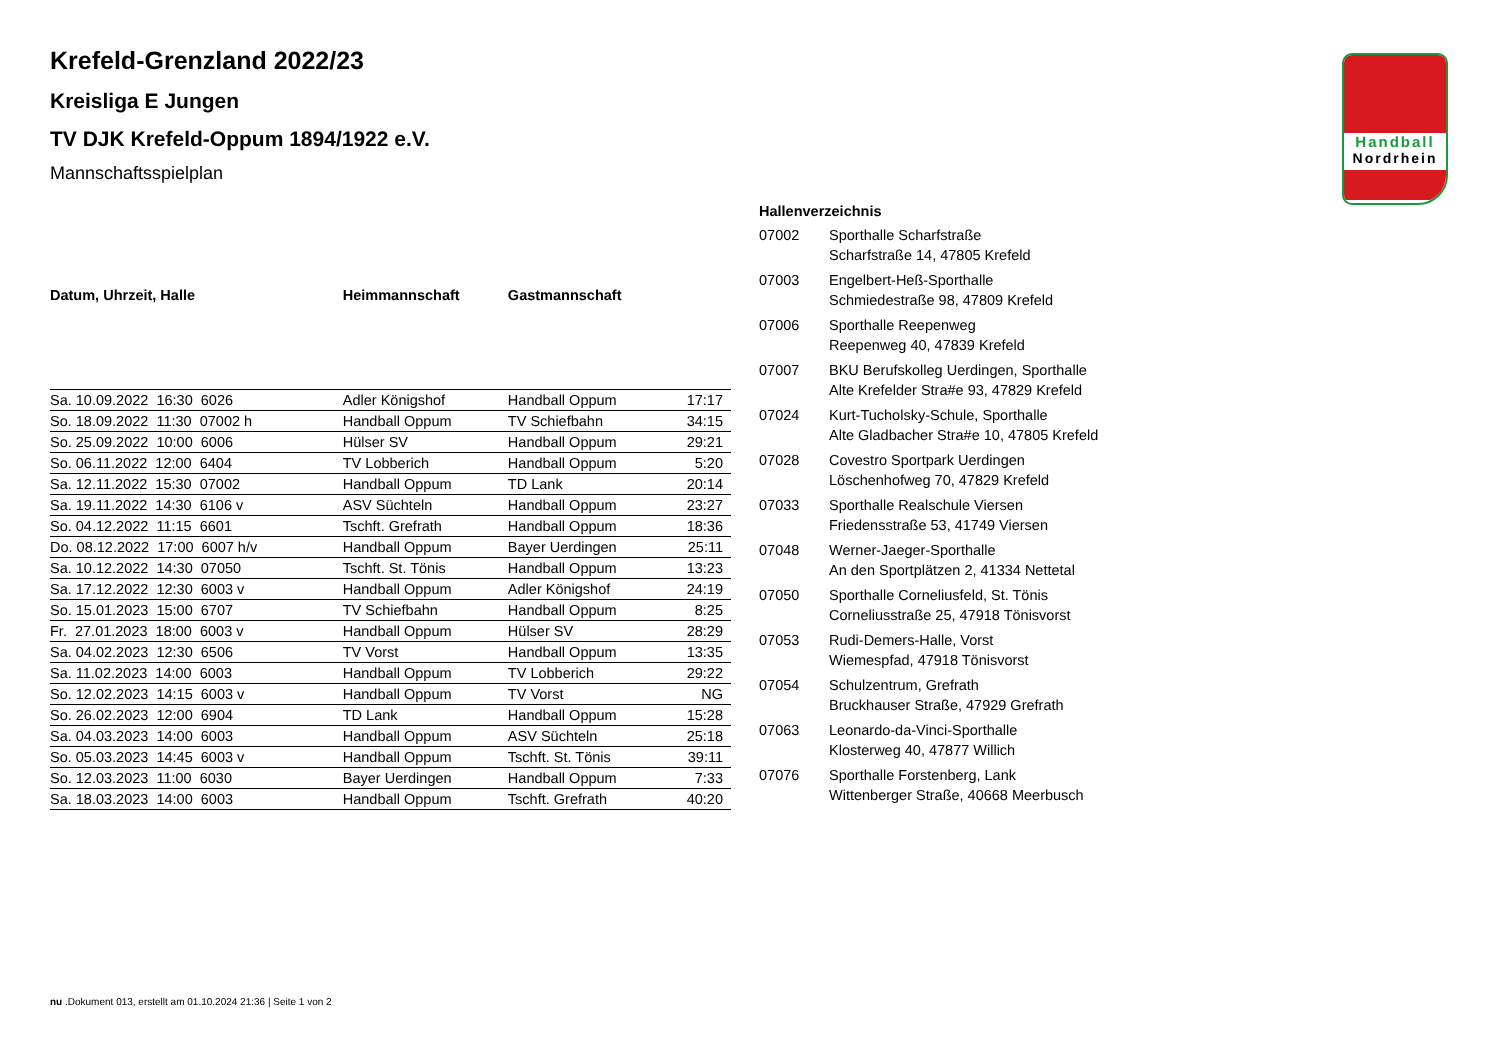Handball
Nordrhein
Krefeld-Grenzland 2022/23
Kreisliga E Jungen
TV DJK Krefeld-Oppum 1894/1922 e.V.
Mannschaftsspielplan
| Datum, Uhrzeit, Halle | Heimmannschaft | Gastmannschaft | |
| --- | --- | --- | --- |
| Sa. 10.09.2022 16:30 6026 | Adler Königshof | Handball Oppum | 17:17 |
| So. 18.09.2022 11:30 07002 h | Handball Oppum | TV Schiefbahn | 34:15 |
| So. 25.09.2022 10:00 6006 | Hülser SV | Handball Oppum | 29:21 |
| So. 06.11.2022 12:00 6404 | TV Lobberich | Handball Oppum | 5:20 |
| Sa. 12.11.2022 15:30 07002 | Handball Oppum | TD Lank | 20:14 |
| Sa. 19.11.2022 14:30 6106 v | ASV Süchteln | Handball Oppum | 23:27 |
| So. 04.12.2022 11:15 6601 | Tschft. Grefrath | Handball Oppum | 18:36 |
| Do. 08.12.2022 17:00 6007 h/v | Handball Oppum | Bayer Uerdingen | 25:11 |
| Sa. 10.12.2022 14:30 07050 | Tschft. St. Tönis | Handball Oppum | 13:23 |
| Sa. 17.12.2022 12:30 6003 v | Handball Oppum | Adler Königshof | 24:19 |
| So. 15.01.2023 15:00 6707 | TV Schiefbahn | Handball Oppum | 8:25 |
| Fr. 27.01.2023 18:00 6003 v | Handball Oppum | Hülser SV | 28:29 |
| Sa. 04.02.2023 12:30 6506 | TV Vorst | Handball Oppum | 13:35 |
| Sa. 11.02.2023 14:00 6003 | Handball Oppum | TV Lobberich | 29:22 |
| So. 12.02.2023 14:15 6003 v | Handball Oppum | TV Vorst | NG |
| So. 26.02.2023 12:00 6904 | TD Lank | Handball Oppum | 15:28 |
| Sa. 04.03.2023 14:00 6003 | Handball Oppum | ASV Süchteln | 25:18 |
| So. 05.03.2023 14:45 6003 v | Handball Oppum | Tschft. St. Tönis | 39:11 |
| So. 12.03.2023 11:00 6030 | Bayer Uerdingen | Handball Oppum | 7:33 |
| Sa. 18.03.2023 14:00 6003 | Handball Oppum | Tschft. Grefrath | 40:20 |
Hallenverzeichnis
| 07002 | Sporthalle Scharfstraße Scharfstraße 14, 47805 Krefeld |
| 07003 | Engelbert-Heß-Sporthalle Schmiedestraße 98, 47809 Krefeld |
| 07006 | Sporthalle Reepenweg Reepenweg 40, 47839 Krefeld |
| 07007 | BKU Berufskolleg Uerdingen, Sporthalle Alte Krefelder Stra#e 93, 47829 Krefeld |
| 07024 | Kurt-Tucholsky-Schule, Sporthalle Alte Gladbacher Stra#e 10, 47805 Krefeld |
| 07028 | Covestro Sportpark Uerdingen Löschenhofweg 70, 47829 Krefeld |
| 07033 | Sporthalle Realschule Viersen Friedensstraße 53, 41749 Viersen |
| 07048 | Werner-Jaeger-Sporthalle An den Sportplätzen 2, 41334 Nettetal |
| 07050 | Sporthalle Corneliusfeld, St. Tönis Corneliusstraße 25, 47918 Tönisvorst |
| 07053 | Rudi-Demers-Halle, Vorst Wiemespfad, 47918 Tönisvorst |
| 07054 | Schulzentrum, Grefrath Bruckhauser Straße, 47929 Grefrath |
| 07063 | Leonardo-da-Vinci-Sporthalle Klosterweg 40, 47877 Willich |
| 07076 | Sporthalle Forstenberg, Lank Wittenberger Straße, 40668 Meerbusch |
nu .Dokument 013, erstellt am 01.10.2024 21:36 | Seite 1 von 2